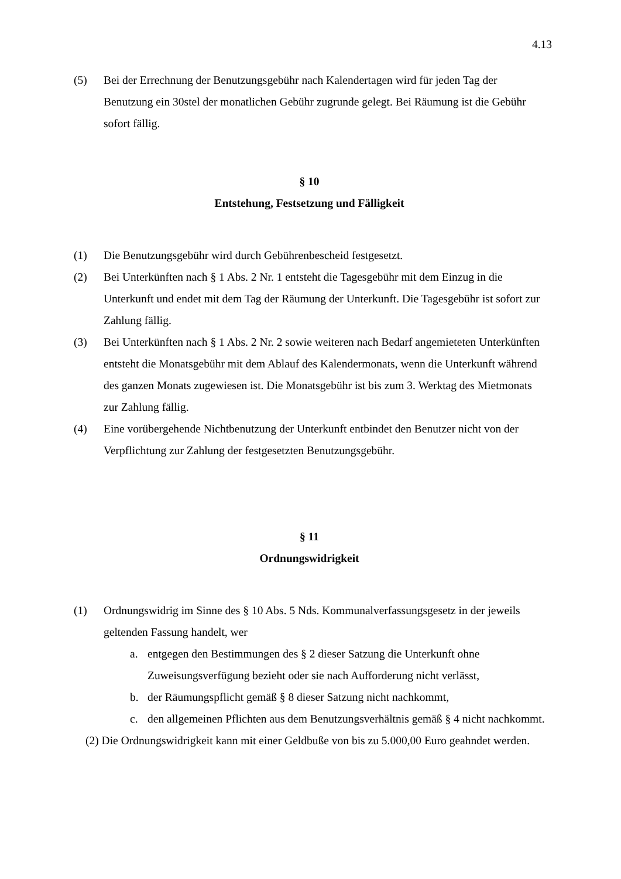4.13
(5) Bei der Errechnung der Benutzungsgebühr nach Kalendertagen wird für jeden Tag der Benutzung ein 30stel der monatlichen Gebühr zugrunde gelegt. Bei Räumung ist die Gebühr sofort fällig.
§ 10
Entstehung, Festsetzung und Fälligkeit
(1) Die Benutzungsgebühr wird durch Gebührenbescheid festgesetzt.
(2) Bei Unterkünften nach § 1 Abs. 2 Nr. 1 entsteht die Tagesgebühr mit dem Einzug in die Unterkunft und endet mit dem Tag der Räumung der Unterkunft. Die Tagesgebühr ist sofort zur Zahlung fällig.
(3) Bei Unterkünften nach § 1 Abs. 2 Nr. 2 sowie weiteren nach Bedarf angemieteten Unterkünften entsteht die Monatsgebühr mit dem Ablauf des Kalendermonats, wenn die Unterkunft während des ganzen Monats zugewiesen ist. Die Monatsgebühr ist bis zum 3. Werktag des Mietmonats zur Zahlung fällig.
(4) Eine vorübergehende Nichtbenutzung der Unterkunft entbindet den Benutzer nicht von der Verpflichtung zur Zahlung der festgesetzten Benutzungsgebühr.
§ 11
Ordnungswidrigkeit
(1) Ordnungswidrig im Sinne des § 10 Abs. 5 Nds. Kommunalverfassungsgesetz in der jeweils geltenden Fassung handelt, wer
a. entgegen den Bestimmungen des § 2 dieser Satzung die Unterkunft ohne Zuweisungsverfügung bezieht oder sie nach Aufforderung nicht verlässt,
b. der Räumungspflicht gemäß § 8 dieser Satzung nicht nachkommt,
c. den allgemeinen Pflichten aus dem Benutzungsverhältnis gemäß § 4 nicht nachkommt.
(2) Die Ordnungswidrigkeit kann mit einer Geldbuße von bis zu 5.000,00 Euro geahndet werden.